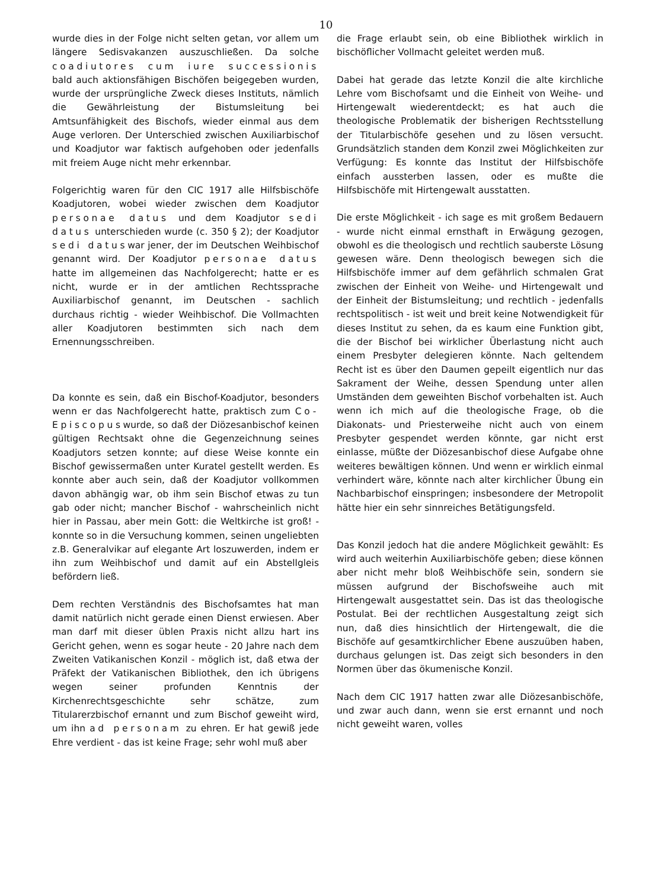10
wurde dies in der Folge nicht selten getan, vor allem um längere Sedisvakanzen auszuschließen. Da solche coadiutores cum iure successionis bald auch aktionsfähigen Bischöfen beigegeben wurden, wurde der ursprüngliche Zweck dieses Instituts, nämlich die Gewährleistung der Bistumsleitung bei Amtsunfähigkeit des Bischofs, wieder einmal aus dem Auge verloren. Der Unterschied zwischen Auxiliarbischof und Koadjutor war faktisch aufgehoben oder jedenfalls mit freiem Auge nicht mehr erkennbar.
Folgerichtig waren für den CIC 1917 alle Hilfsbischöfe Koadjutoren, wobei wieder zwischen dem Koadjutor personae datus und dem Koadjutor sedi datus unterschieden wurde (c. 350 § 2); der Koadjutor sedi datuswar jener, der im Deutschen Weihbischof genannt wird. Der Koadjutor personae datus hatte im allgemeinen das Nachfolgerecht; hatte er es nicht, wurde er in der amtlichen Rechtssprache Auxiliarbischof genannt, im Deutschen - sachlich durchaus richtig - wieder Weihbischof. Die Vollmachten aller Koadjutoren bestimmten sich nach dem Ernennungsschreiben.
Da konnte es sein, daß ein Bischof-Koadjutor, besonders wenn er das Nachfolgerecht hatte, praktisch zum Co-Episcopuswurde, so daß der Diözesanbischof keinen gültigen Rechtsakt ohne die Gegenzeichnung seines Koadjutors setzen konnte; auf diese Weise konnte ein Bischof gewissermaßen unter Kuratel gestellt werden. Es konnte aber auch sein, daß der Koadjutor vollkommen davon abhängig war, ob ihm sein Bischof etwas zu tun gab oder nicht; mancher Bischof - wahrscheinlich nicht hier in Passau, aber mein Gott: die Weltkirche ist groß! - konnte so in die Versuchung kommen, seinen ungeliebten z.B. Generalvikar auf elegante Art loszuwerden, indem er ihn zum Weihbischof und damit auf ein Abstellgleis befördern ließ.
Dem rechten Verständnis des Bischofsamtes hat man damit natürlich nicht gerade einen Dienst erwiesen. Aber man darf mit dieser üblen Praxis nicht allzu hart ins Gericht gehen, wenn es sogar heute - 20 Jahre nach dem Zweiten Vatikanischen Konzil - möglich ist, daß etwa der Präfekt der Vatikanischen Bibliothek, den ich übrigens wegen seiner profunden Kenntnis der Kirchenrechtsgeschichte sehr schätze, zum Titularerzbischof ernannt und zum Bischof geweiht wird, um ihn ad personam zu ehren. Er hat gewiß jede Ehre verdient - das ist keine Frage; sehr wohl muß aber
die Frage erlaubt sein, ob eine Bibliothek wirklich in bischöflicher Vollmacht geleitet werden muß.
Dabei hat gerade das letzte Konzil die alte kirchliche Lehre vom Bischofsamt und die Einheit von Weihe- und Hirtengewalt wiederentdeckt; es hat auch die theologische Problematik der bisherigen Rechtsstellung der Titularbischöfe gesehen und zu lösen versucht. Grundsätzlich standen dem Konzil zwei Möglichkeiten zur Verfügung: Es konnte das Institut der Hilfsbischöfe einfach aussterben lassen, oder es mußte die Hilfsbischöfe mit Hirtengewalt ausstatten.
Die erste Möglichkeit - ich sage es mit großem Bedauern - wurde nicht einmal ernsthaft in Erwägung gezogen, obwohl es die theologisch und rechtlich sauberste Lösung gewesen wäre. Denn theologisch bewegen sich die Hilfsbischöfe immer auf dem gefährlich schmalen Grat zwischen der Einheit von Weihe- und Hirtengewalt und der Einheit der Bistumsleitung; und rechtlich - jedenfalls rechtspolitisch - ist weit und breit keine Notwendigkeit für dieses Institut zu sehen, da es kaum eine Funktion gibt, die der Bischof bei wirklicher Überlastung nicht auch einem Presbyter delegieren könnte. Nach geltendem Recht ist es über den Daumen gepeilt eigentlich nur das Sakrament der Weihe, dessen Spendung unter allen Umständen dem geweihten Bischof vorbehalten ist. Auch wenn ich mich auf die theologische Frage, ob die Diakonats- und Priesterweihe nicht auch von einem Presbyter gespendet werden könnte, gar nicht erst einlasse, müßte der Diözesanbischof diese Aufgabe ohne weiteres bewältigen können. Und wenn er wirklich einmal verhindert wäre, könnte nach alter kirchlicher Übung ein Nachbarbischof einspringen; insbesondere der Metropolit hätte hier ein sehr sinnreiches Betätigungsfeld.
Das Konzil jedoch hat die andere Möglichkeit gewählt: Es wird auch weiterhin Auxiliarbischöfe geben; diese können aber nicht mehr bloß Weihbischöfe sein, sondern sie müssen aufgrund der Bischofsweihe auch mit Hirtengewalt ausgestattet sein. Das ist das theologische Postulat. Bei der rechtlichen Ausgestaltung zeigt sich nun, daß dies hinsichtlich der Hirtengewalt, die die Bischöfe auf gesamtkirchlicher Ebene auszuüben haben, durchaus gelungen ist. Das zeigt sich besonders in den Normen über das ökumenische Konzil.
Nach dem CIC 1917 hatten zwar alle Diözesanbischöfe, und zwar auch dann, wenn sie erst ernannt und noch nicht geweiht waren, volles